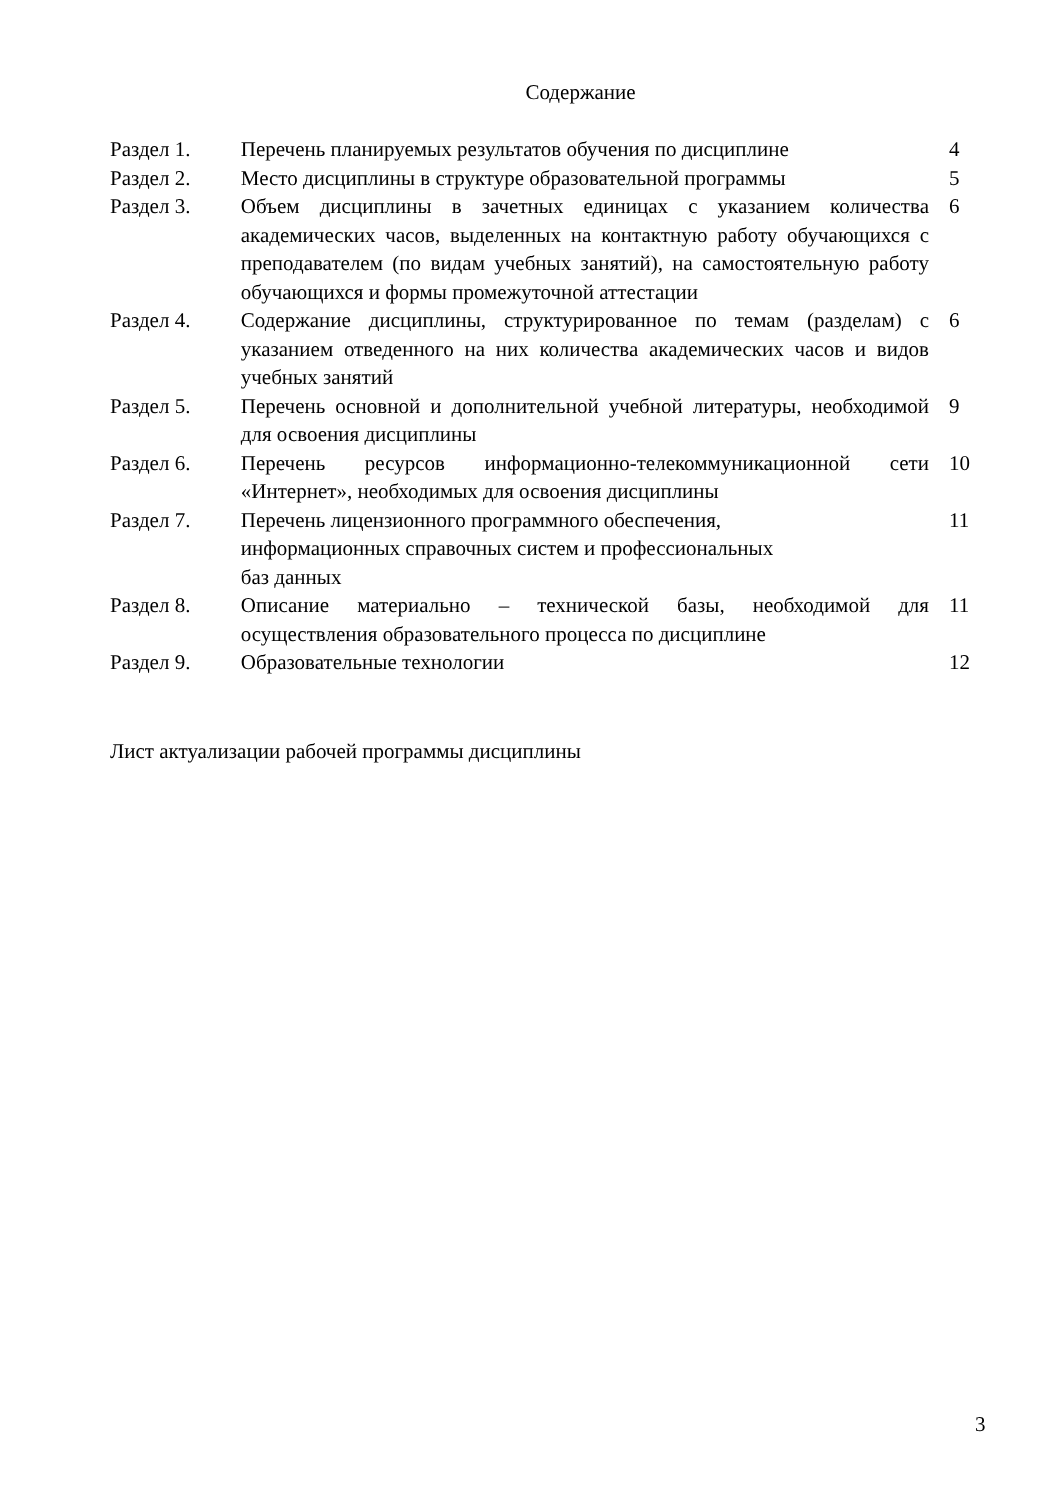Содержание
| Раздел 1. | Перечень планируемых результатов обучения по дисциплине | 4 |
| Раздел 2. | Место дисциплины в структуре образовательной программы | 5 |
| Раздел 3. | Объем дисциплины в зачетных единицах с указанием количества академических часов, выделенных на контактную работу обучающихся с преподавателем (по видам учебных занятий), на самостоятельную работу обучающихся и формы промежуточной аттестации | 6 |
| Раздел 4. | Содержание дисциплины, структурированное по темам (разделам) с указанием отведенного на них количества академических часов и видов учебных занятий | 6 |
| Раздел 5. | Перечень основной и дополнительной учебной литературы, необходимой для освоения дисциплины | 9 |
| Раздел 6. | Перечень ресурсов информационно-телекоммуникационной сети «Интернет», необходимых для освоения дисциплины | 10 |
| Раздел 7. | Перечень лицензионного программного обеспечения, информационных справочных систем и профессиональных баз данных | 11 |
| Раздел 8. | Описание материально – технической базы, необходимой для осуществления образовательного процесса по дисциплине | 11 |
| Раздел 9. | Образовательные технологии | 12 |
Лист актуализации рабочей программы дисциплины
3